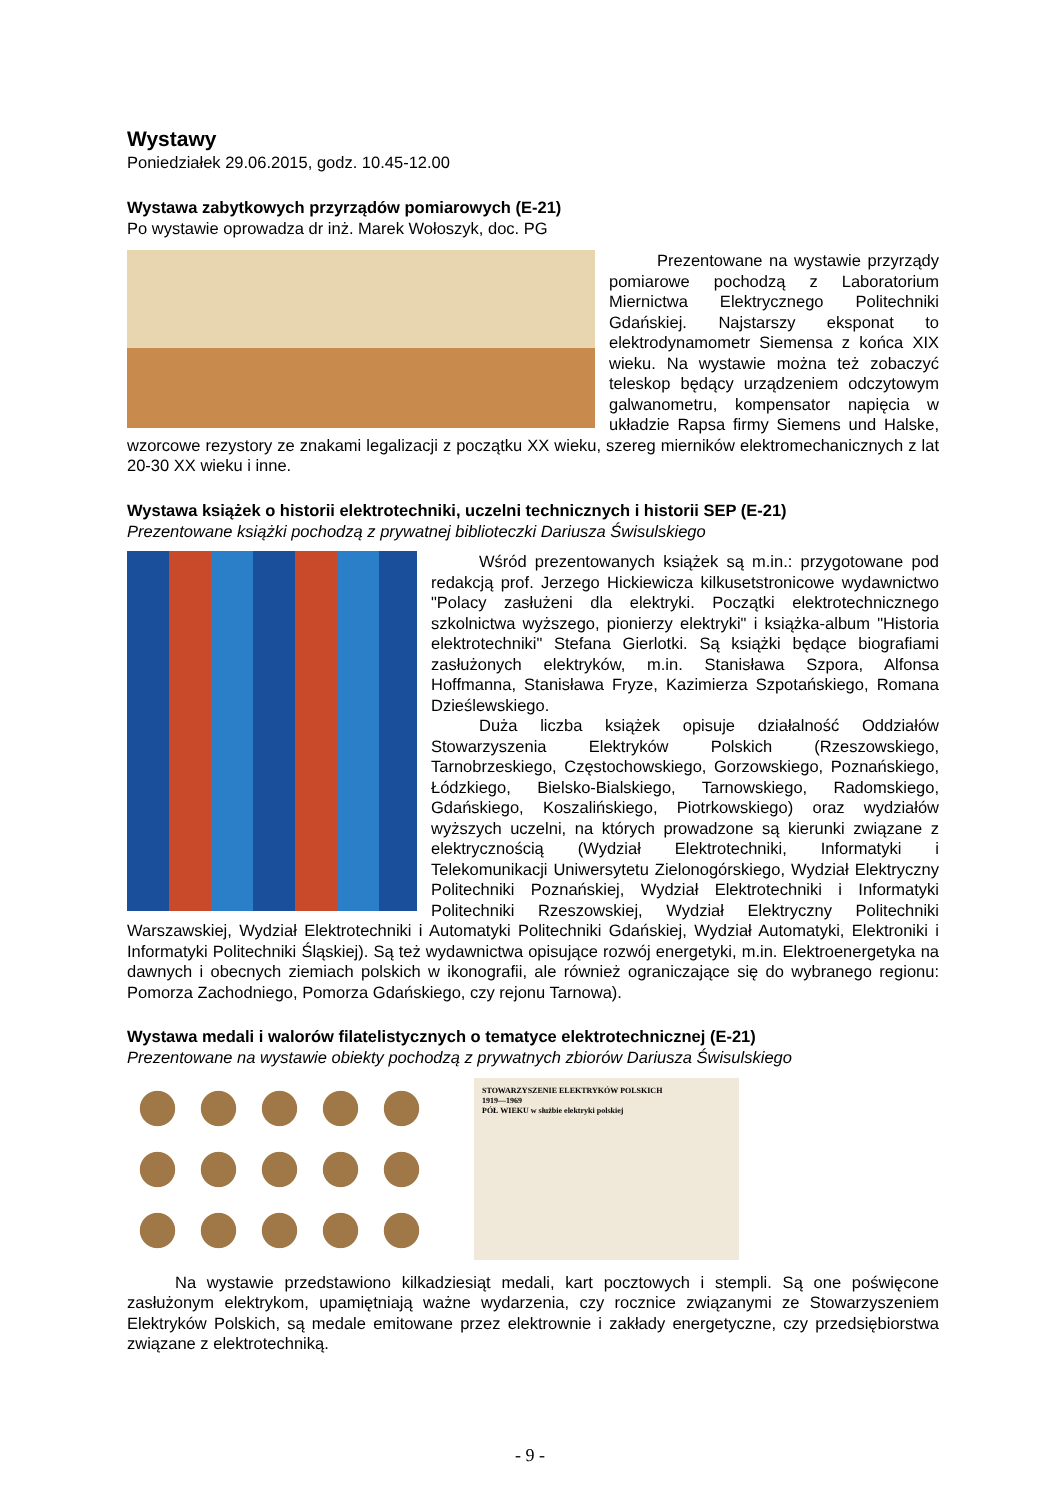Wystawy
Poniedziałek 29.06.2015, godz. 10.45-12.00
Wystawa zabytkowych przyrządów pomiarowych (E-21)
Po wystawie oprowadza dr inż. Marek Wołoszyk, doc. PG
Prezentowane na wystawie przyrządy pomiarowe pochodzą z Laboratorium Miernictwa Elektrycznego Politechniki Gdańskiej. Najstarszy eksponat to elektrodynamometr Siemensa z końca XIX wieku. Na wystawie można też zobaczyć teleskop będący urządzeniem odczytowym galwanometru, kompensator napięcia w układzie Rapsa firmy Siemens und Halske, wzorcowe rezystory ze znakami legalizacji z początku XX wieku, szereg mierników elektromechanicznych z lat 20-30 XX wieku i inne.
Wystawa książek o historii elektrotechniki, uczelni technicznych i historii SEP (E-21)
Prezentowane książki pochodzą z prywatnej biblioteczki Dariusza Świsulskiego
Wśród prezentowanych książek są m.in.: przygotowane pod redakcją prof. Jerzego Hickiewicza kilkusetstronicowe wydawnictwo "Polacy zasłużeni dla elektryki. Początki elektrotechnicznego szkolnictwa wyższego, pionierzy elektryki" i książka-album "Historia elektrotechniki" Stefana Gierlotki. Są książki będące biografiami zasłużonych elektryków, m.in. Stanisława Szpora, Alfonsa Hoffmanna, Stanisława Fryze, Kazimierza Szpotańskiego, Romana Dzieślewskiego.
Duża liczba książek opisuje działalność Oddziałów Stowarzyszenia Elektryków Polskich (Rzeszowskiego, Tarnobrzeskiego, Częstochowskiego, Gorzowskiego, Poznańskiego, Łódzkiego, Bielsko-Bialskiego, Tarnowskiego, Radomskiego, Gdańskiego, Koszalińskiego, Piotrkowskiego) oraz wydziałów wyższych uczelni, na których prowadzone są kierunki związane z elektrycznością (Wydział Elektrotechniki, Informatyki i Telekomunikacji Uniwersytetu Zielonogórskiego, Wydział Elektryczny Politechniki Poznańskiej, Wydział Elektrotechniki i Informatyki Politechniki Rzeszowskiej, Wydział Elektryczny Politechniki Warszawskiej, Wydział Elektrotechniki i Automatyki Politechniki Gdańskiej, Wydział Automatyki, Elektroniki i Informatyki Politechniki Śląskiej). Są też wydawnictwa opisujące rozwój energetyki, m.in. Elektroenergetyka na dawnych i obecnych ziemiach polskich w ikonografii, ale również ograniczające się do wybranego regionu: Pomorza Zachodniego, Pomorza Gdańskiego, czy rejonu Tarnowa).
Wystawa medali i walorów filatelistycznych o tematyce elektrotechnicznej (E-21)
Prezentowane na wystawie obiekty pochodzą z prywatnych zbiorów Dariusza Świsulskiego
STOWARZYSZENIE ELEKTRYKÓW POLSKICH
1919—1969
PÓŁ WIEKU w służbie elektryki polskiej
Na wystawie przedstawiono kilkadziesiąt medali, kart pocztowych i stempli. Są one poświęcone zasłużonym elektrykom, upamiętniają ważne wydarzenia, czy rocznice związanymi ze Stowarzyszeniem Elektryków Polskich, są medale emitowane przez elektrownie i zakłady energetyczne, czy przedsiębiorstwa związane z elektrotechniką.
- 9 -